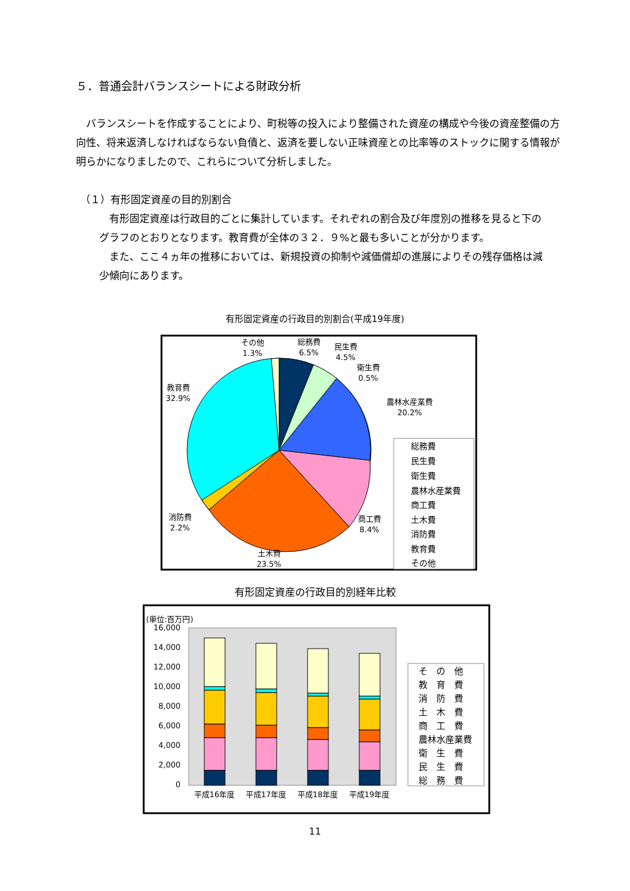５．普通会計バランスシートによる財政分析
　バランスシートを作成することにより、町税等の投入により整備された資産の構成や今後の資産整備の方向性、将来返済しなければならない負債と、返済を要しない正味資産との比率等のストックに関する情報が明らかになりましたので、これらについて分析しました。
（１）有形固定資産の目的別割合
　有形固定資産は行政目的ごとに集計しています。それぞれの割合及び年度別の推移を見ると下のグラフのとおりとなります。教育費が全体の３２．９%と最も多いことが分かります。
　また、ここ４ヵ年の推移においては、新規投資の抑制や減価償却の進展によりその残存価格は減少傾向にあります。
有形固定資産の行政目的別割合(平成19年度)
その他
1.3%
総務費
6.5%
民生費
4.5%
衛生費
0.5%
農林水産業費
20.2%
教育費
32.9%
消防費
2.2%
商工費
8.4%
土木費
23.5%
総務費
民生費
衛生費
農林水産業費
商工費
土木費
消防費
教育費
その他
有形固定資産の行政目的別経年比較
(単位:百万円)
16,000
14,000
12,000
10,000
8,000
6,000
4,000
2,000
0
平成16年度
平成17年度
平成18年度
平成19年度
そ　の　他
教　育　費
消　防　費
土　木　費
商　工　費
農林水産業費
衛　生　費
民　生　費
総　務　費
11